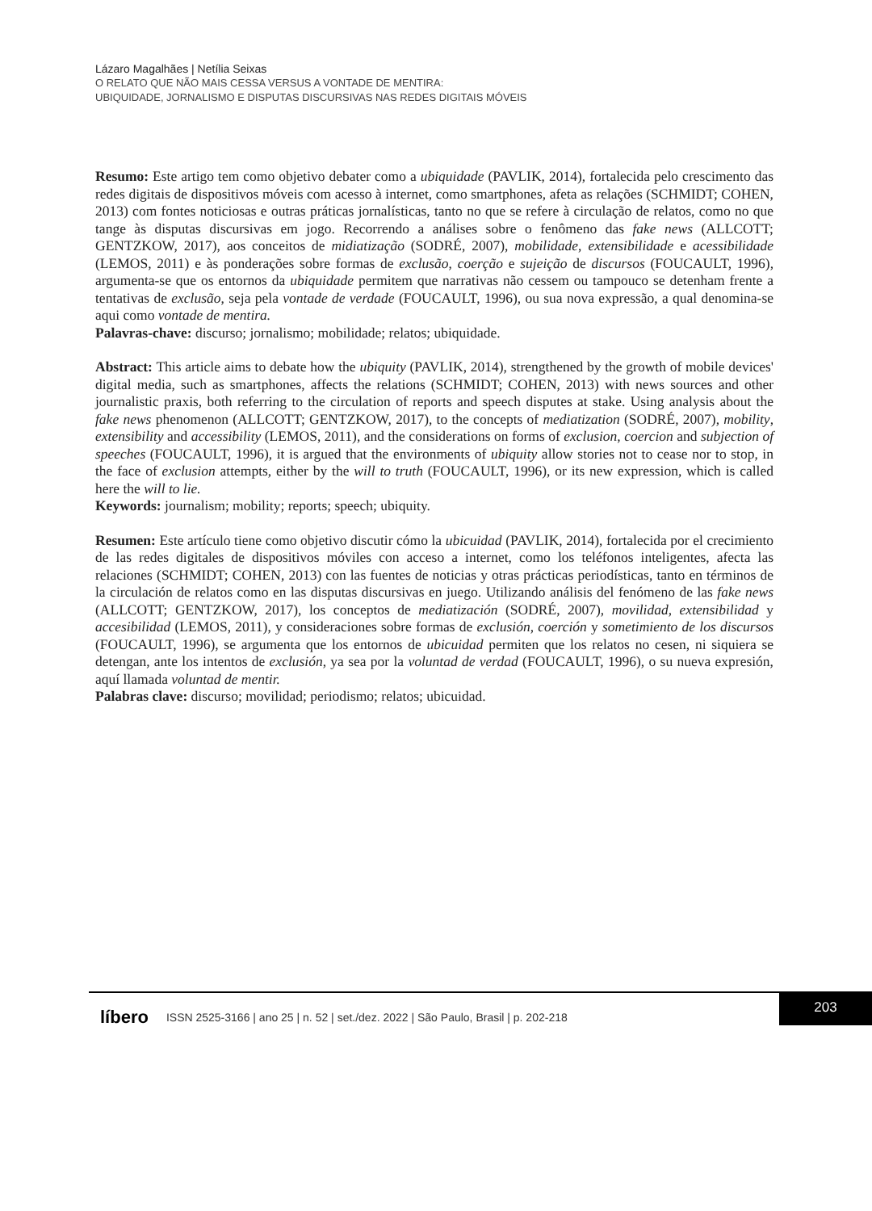Lázaro Magalhães | Netília Seixas
O RELATO QUE NÃO MAIS CESSA VERSUS A VONTADE DE MENTIRA:
UBIQUIDADE, JORNALISMO E DISPUTAS DISCURSIVAS NAS REDES DIGITAIS MÓVEIS
Resumo: Este artigo tem como objetivo debater como a ubiquidade (PAVLIK, 2014), fortalecida pelo crescimento das redes digitais de dispositivos móveis com acesso à internet, como smartphones, afeta as relações (SCHMIDT; COHEN, 2013) com fontes noticiosas e outras práticas jornalísticas, tanto no que se refere à circulação de relatos, como no que tange às disputas discursivas em jogo. Recorrendo a análises sobre o fenômeno das fake news (ALLCOTT; GENTZKOW, 2017), aos conceitos de midiatização (SODRÉ, 2007), mobilidade, extensibilidade e acessibilidade (LEMOS, 2011) e às ponderações sobre formas de exclusão, coerção e sujeição de discursos (FOUCAULT, 1996), argumenta-se que os entornos da ubiquidade permitem que narrativas não cessem ou tampouco se detenham frente a tentativas de exclusão, seja pela vontade de verdade (FOUCAULT, 1996), ou sua nova expressão, a qual denomina-se aqui como vontade de mentira.
Palavras-chave: discurso; jornalismo; mobilidade; relatos; ubiquidade.
Abstract: This article aims to debate how the ubiquity (PAVLIK, 2014), strengthened by the growth of mobile devices' digital media, such as smartphones, affects the relations (SCHMIDT; COHEN, 2013) with news sources and other journalistic praxis, both referring to the circulation of reports and speech disputes at stake. Using analysis about the fake news phenomenon (ALLCOTT; GENTZKOW, 2017), to the concepts of mediatization (SODRÉ, 2007), mobility, extensibility and accessibility (LEMOS, 2011), and the considerations on forms of exclusion, coercion and subjection of speeches (FOUCAULT, 1996), it is argued that the environments of ubiquity allow stories not to cease nor to stop, in the face of exclusion attempts, either by the will to truth (FOUCAULT, 1996), or its new expression, which is called here the will to lie.
Keywords: journalism; mobility; reports; speech; ubiquity.
Resumen: Este artículo tiene como objetivo discutir cómo la ubicuidad (PAVLIK, 2014), fortalecida por el crecimiento de las redes digitales de dispositivos móviles con acceso a internet, como los teléfonos inteligentes, afecta las relaciones (SCHMIDT; COHEN, 2013) con las fuentes de noticias y otras prácticas periodísticas, tanto en términos de la circulación de relatos como en las disputas discursivas en juego. Utilizando análisis del fenómeno de las fake news (ALLCOTT; GENTZKOW, 2017), los conceptos de mediatización (SODRÉ, 2007), movilidad, extensibilidad y accesibilidad (LEMOS, 2011), y consideraciones sobre formas de exclusión, coerción y sometimiento de los discursos (FOUCAULT, 1996), se argumenta que los entornos de ubicuidad permiten que los relatos no cesen, ni siquiera se detengan, ante los intentos de exclusión, ya sea por la voluntad de verdad (FOUCAULT, 1996), o su nueva expresión, aquí llamada voluntad de mentir.
Palabras clave: discurso; movilidad; periodismo; relatos; ubicuidad.
líbero ISSN 2525-3166 | ano 25 | n. 52 | set./dez. 2022 | São Paulo, Brasil | p. 202-218
203